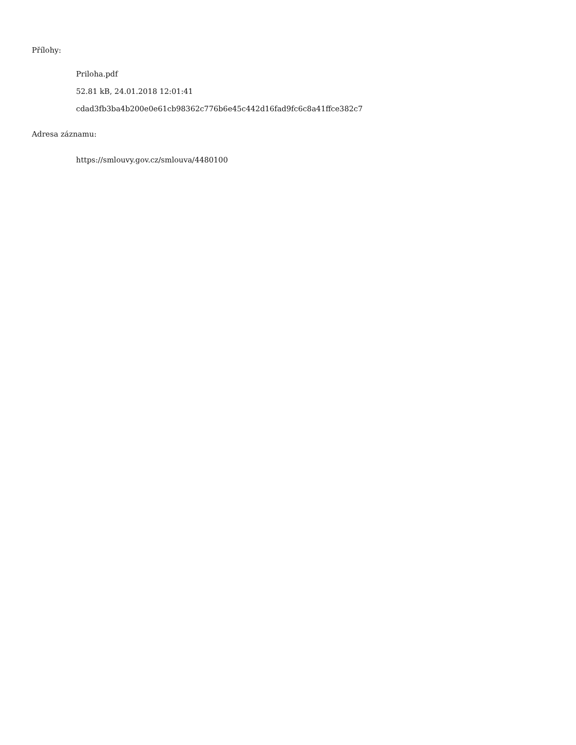Přílohy:
Priloha.pdf
52.81 kB, 24.01.2018 12:01:41
cdad3fb3ba4b200e0e61cb98362c776b6e45c442d16fad9fc6c8a41ffce382c7
Adresa záznamu:
https://smlouvy.gov.cz/smlouva/4480100